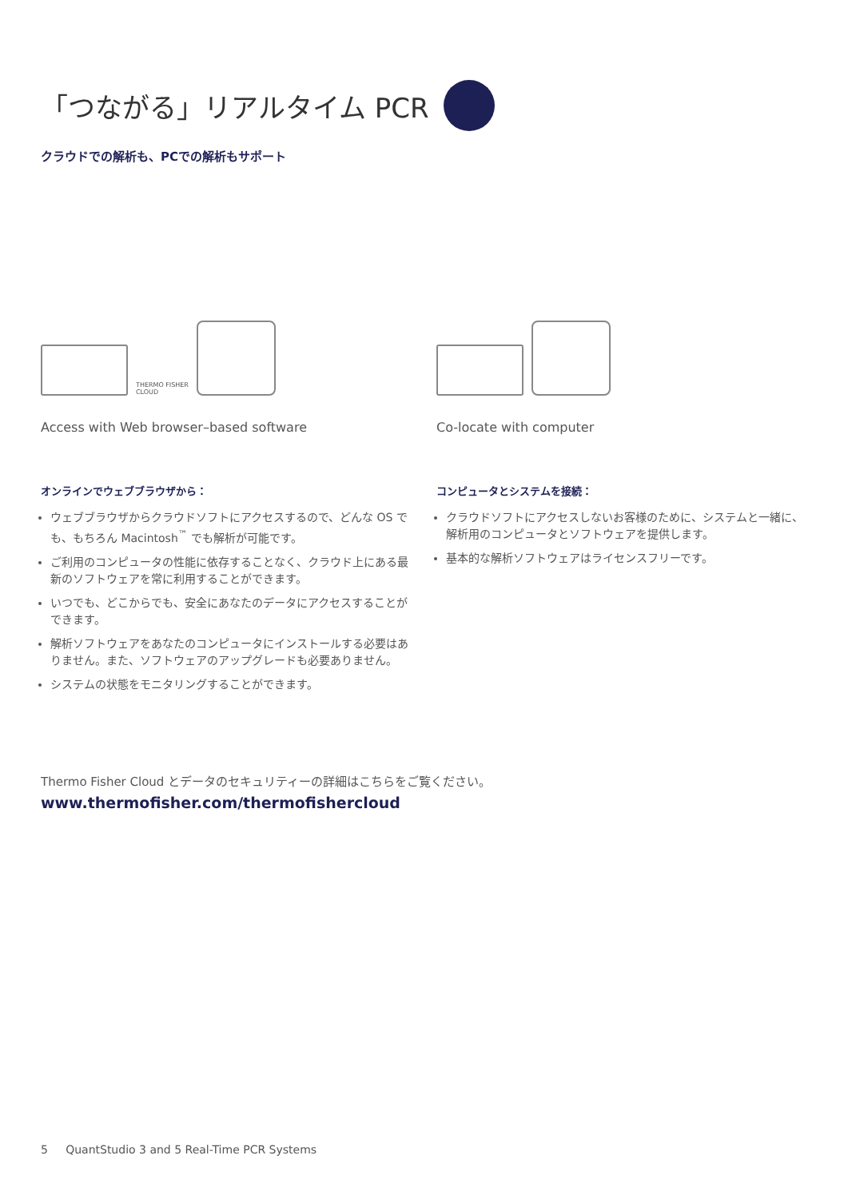「つながる」リアルタイム PCR
クラウドでの解析も、PCでの解析もサポート
THERMO FISHER
CLOUD
Access with Web browser–based software
オンラインでウェブブラウザから：
ウェブブラウザからクラウドソフトにアクセスするので、どんな OS でも、もちろん Macintosh<sup>™</sup> でも解析が可能です。
ご利用のコンピュータの性能に依存することなく、クラウド上にある最新のソフトウェアを常に利用することができます。
いつでも、どこからでも、安全にあなたのデータにアクセスすることができます。
解析ソフトウェアをあなたのコンピュータにインストールする必要はありません。また、ソフトウェアのアップグレードも必要ありません。
システムの状態をモニタリングすることができます。
Co-locate with computer
コンピュータとシステムを接続：
クラウドソフトにアクセスしないお客様のために、システムと一緒に、解析用のコンピュータとソフトウェアを提供します。
基本的な解析ソフトウェアはライセンスフリーです。
Thermo Fisher Cloud とデータのセキュリティーの詳細はこちらをご覧ください。
www.thermofisher.com/thermofishercloud
5 QuantStudio 3 and 5 Real-Time PCR Systems